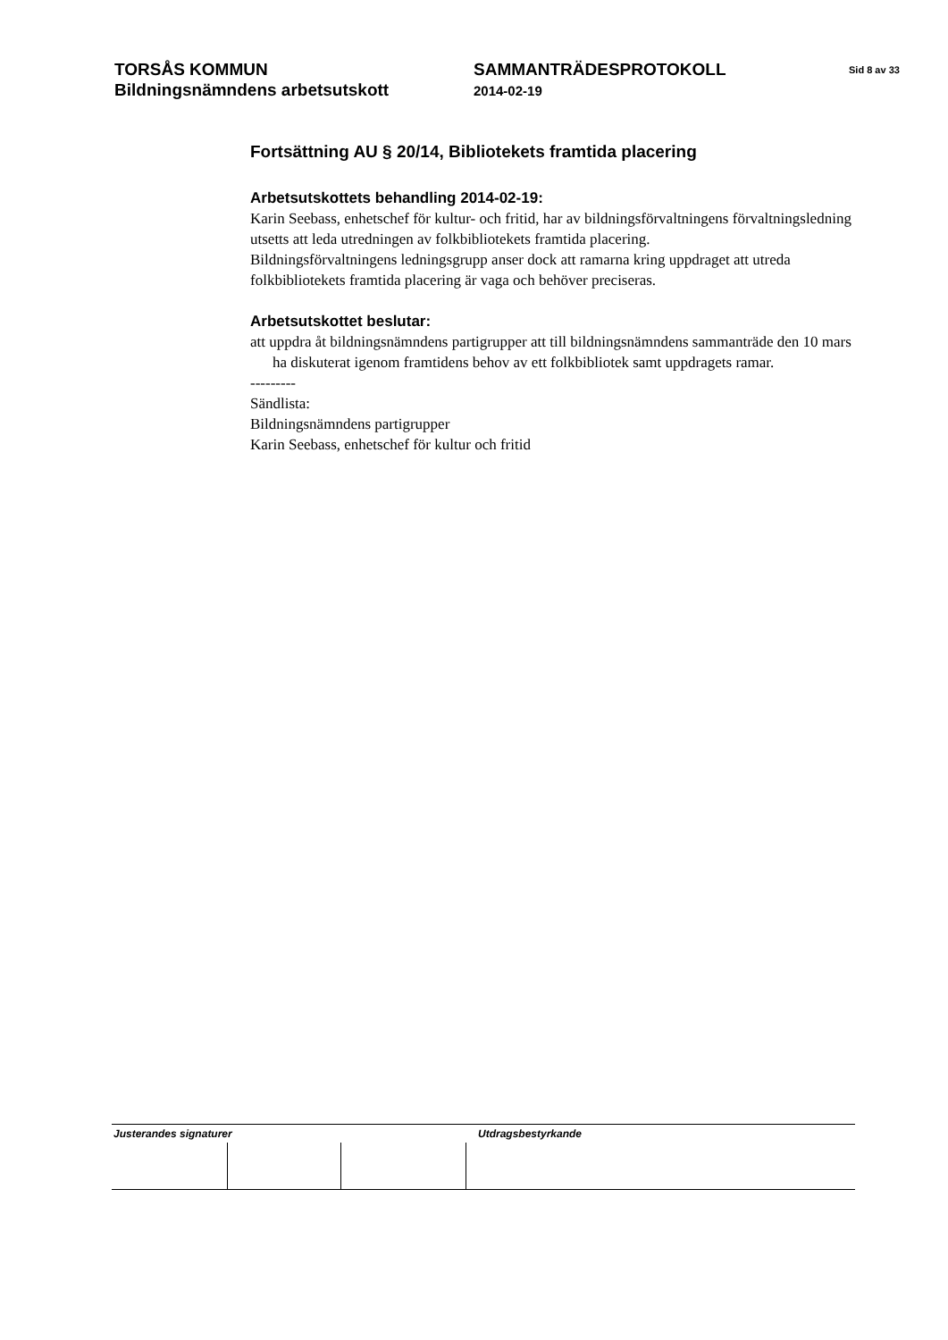TORSÅS KOMMUN
Bildningsnämndens arbetsutskott
SAMMANTRÄDESPROTOKOLL
2014-02-19
Sid 8 av 33
Fortsättning AU § 20/14, Bibliotekets framtida placering
Arbetsutskottets behandling 2014-02-19:
Karin Seebass, enhetschef för kultur- och fritid, har av bildningsförvaltningens förvaltningsledning utsetts att leda utredningen av folkbibliotekets framtida placering.
Bildningsförvaltningens ledningsgrupp anser dock att ramarna kring uppdraget att utreda folkbibliotekets framtida placering är vaga och behöver preciseras.
Arbetsutskottet beslutar:
att uppdra åt bildningsnämndens partigrupper att till bildningsnämndens sammanträde den 10 mars ha diskuterat igenom framtidens behov av ett folkbibliotek samt uppdragets ramar.
---------
Sändlista:
Bildningsnämndens partigrupper
Karin Seebass, enhetschef för kultur och fritid
Justerandes signaturer Utdragsbestyrkande